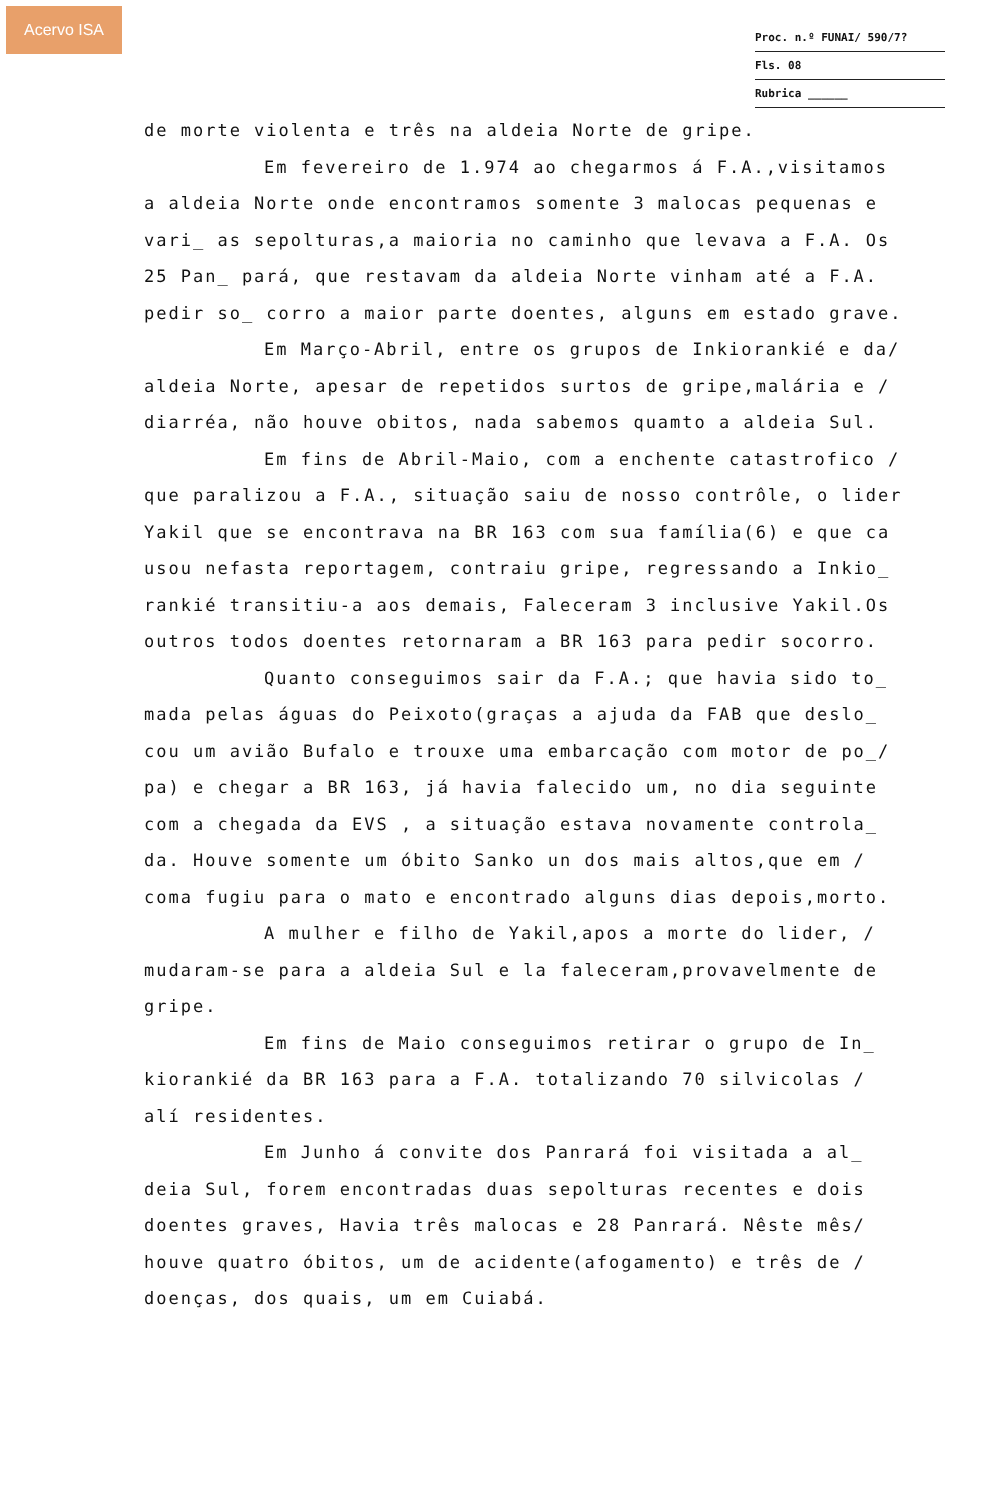Acervo ISA
Proc. n.º FUNAI/ 590/7?
Fls. 08
Rubrica ______
de morte violenta e três na aldeia Norte de gripe.
Em fevereiro de 1.974 ao chegarmos á F.A.,visitamos a aldeia Norte onde encontramos somente 3 malocas pequenas e vari_ as sepolturas,a maioria no caminho que levava a F.A. Os 25 Pan_ pará, que restavam da aldeia Norte vinham até a F.A. pedir so_ corro a maior parte doentes, alguns em estado grave.
Em Março-Abril, entre os grupos de Inkiorankié e da/ aldeia Norte, apesar de repetidos surtos de gripe,malária e / diarréa, não houve obitos, nada sabemos quamto a aldeia Sul.
Em fins de Abril-Maio, com a enchente catastrofico / que paralizou a F.A., situação saiu de nosso contrôle, o lider Yakil que se encontrava na BR 163 com sua família(6) e que ca usou nefasta reportagem, contraiu gripe, regressando a Inkio_ rankié transitiu-a aos demais, Faleceram 3 inclusive Yakil.Os outros todos doentes retornaram a BR 163 para pedir socorro.
Quanto conseguimos sair da F.A.; que havia sido to_ mada pelas águas do Peixoto(graças a ajuda da FAB que deslo_ cou um avião Bufalo e trouxe uma embarcação com motor de po_/ pa) e chegar a BR 163, já havia falecido um, no dia seguinte com a chegada da EVS , a situação estava novamente controla_ da. Houve somente um óbito Sanko un dos mais altos,que em / coma fugiu para o mato e encontrado alguns dias depois,morto.
A mulher e filho de Yakil,apos a morte do lider, / mudaram-se para a aldeia Sul e la faleceram,provavelmente de gripe.
Em fins de Maio conseguimos retirar o grupo de In_ kiorankié da BR 163 para a F.A. totalizando 70 silvicolas / alí residentes.
Em Junho á convite dos Panrará foi visitada a al_ deia Sul, forem encontradas duas sepolturas recentes e dois doentes graves, Havia três malocas e 28 Panrará. Nêste mês/ houve quatro óbitos, um de acidente(afogamento) e três de / doenças, dos quais, um em Cuiabá.